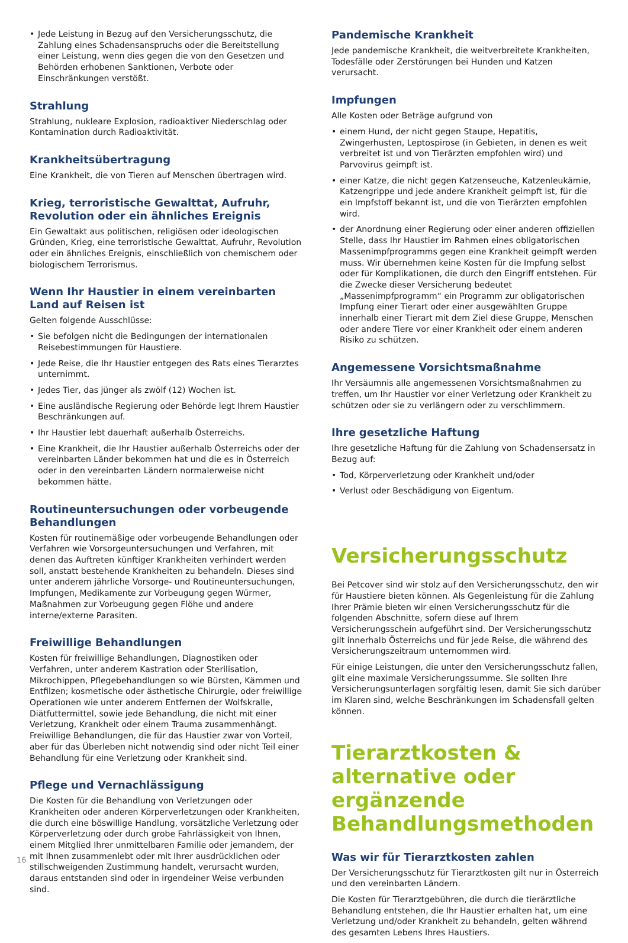• Jede Leistung in Bezug auf den Versicherungsschutz, die Zahlung eines Schadensanspruchs oder die Bereitstellung einer Leistung, wenn dies gegen die von den Gesetzen und Behörden erhobenen Sanktionen, Verbote oder Einschränkungen verstößt.
Strahlung
Strahlung, nukleare Explosion, radioaktiver Niederschlag oder Kontamination durch Radioaktivität.
Krankheitsübertragung
Eine Krankheit, die von Tieren auf Menschen übertragen wird.
Krieg, terroristische Gewalttat, Aufruhr, Revolution oder ein ähnliches Ereignis
Ein Gewaltakt aus politischen, religiösen oder ideologischen Gründen, Krieg, eine terroristische Gewalttat, Aufruhr, Revolution oder ein ähnliches Ereignis, einschließlich von chemischem oder biologischem Terrorismus.
Wenn Ihr Haustier in einem vereinbarten Land auf Reisen ist
Gelten folgende Ausschlüsse:
• Sie befolgen nicht die Bedingungen der internationalen Reisebestimmungen für Haustiere.
• Jede Reise, die Ihr Haustier entgegen des Rats eines Tierarztes unternimmt.
• Jedes Tier, das jünger als zwölf (12) Wochen ist.
• Eine ausländische Regierung oder Behörde legt Ihrem Haustier Beschränkungen auf.
• Ihr Haustier lebt dauerhaft außerhalb Österreichs.
• Eine Krankheit, die Ihr Haustier außerhalb Österreichs oder der vereinbarten Länder bekommen hat und die es in Österreich oder in den vereinbarten Ländern normalerweise nicht bekommen hätte.
Routineuntersuchungen oder vorbeugende Behandlungen
Kosten für routinemäßige oder vorbeugende Behandlungen oder Verfahren wie Vorsorgeuntersuchungen und Verfahren, mit denen das Auftreten künftiger Krankheiten verhindert werden soll, anstatt bestehende Krankheiten zu behandeln. Dieses sind unter anderem jährliche Vorsorge- und Routineuntersuchungen, Impfungen, Medikamente zur Vorbeugung gegen Würmer, Maßnahmen zur Vorbeugung gegen Flöhe und andere interne/externe Parasiten.
Freiwillige Behandlungen
Kosten für freiwillige Behandlungen, Diagnostiken oder Verfahren, unter anderem Kastration oder Sterilisation, Mikrochippen, Pflegebehandlungen so wie Bürsten, Kämmen und Entfilzen; kosmetische oder ästhetische Chirurgie, oder freiwillige Operationen wie unter anderem Entfernen der Wolfskralle, Diätfuttermittel, sowie jede Behandlung, die nicht mit einer Verletzung, Krankheit oder einem Trauma zusammenhängt. Freiwillige Behandlungen, die für das Haustier zwar von Vorteil, aber für das Überleben nicht notwendig sind oder nicht Teil einer Behandlung für eine Verletzung oder Krankheit sind.
Pflege und Vernachlässigung
Die Kosten für die Behandlung von Verletzungen oder Krankheiten oder anderen Körperverletzungen oder Krankheiten, die durch eine böswillige Handlung, vorsätzliche Verletzung oder Körperverletzung oder durch grobe Fahrlässigkeit von Ihnen, einem Mitglied Ihrer unmittelbaren Familie oder jemandem, der mit Ihnen zusammenlebt oder mit Ihrer ausdrücklichen oder stillschweigenden Zustimmung handelt, verursacht wurden, daraus entstanden sind oder in irgendeiner Weise verbunden sind.
Pandemische Krankheit
Jede pandemische Krankheit, die weitverbreitete Krankheiten, Todesfälle oder Zerstörungen bei Hunden und Katzen verursacht.
Impfungen
Alle Kosten oder Beträge aufgrund von
• einem Hund, der nicht gegen Staupe, Hepatitis, Zwingerhusten, Leptospirose (in Gebieten, in denen es weit verbreitet ist und von Tierärzten empfohlen wird) und Parvovirus geimpft ist.
• einer Katze, die nicht gegen Katzenseuche, Katzenleukämie, Katzengrippe und jede andere Krankheit geimpft ist, für die ein Impfstoff bekannt ist, und die von Tierärzten empfohlen wird.
• der Anordnung einer Regierung oder einer anderen offiziellen Stelle, dass Ihr Haustier im Rahmen eines obligatorischen Massenimpfprogramms gegen eine Krankheit geimpft werden muss. Wir übernehmen keine Kosten für die Impfung selbst oder für Komplikationen, die durch den Eingriff entstehen. Für die Zwecke dieser Versicherung bedeutet „Massenimpfprogramm“ ein Programm zur obligatorischen Impfung einer Tierart oder einer ausgewählten Gruppe innerhalb einer Tierart mit dem Ziel diese Gruppe, Menschen oder andere Tiere vor einer Krankheit oder einem anderen Risiko zu schützen.
Angemessene Vorsichtsmaßnahme
Ihr Versäumnis alle angemessenen Vorsichtsmaßnahmen zu treffen, um Ihr Haustier vor einer Verletzung oder Krankheit zu schützen oder sie zu verlängern oder zu verschlimmern.
Ihre gesetzliche Haftung
Ihre gesetzliche Haftung für die Zahlung von Schadensersatz in Bezug auf:
• Tod, Körperverletzung oder Krankheit und/oder
• Verlust oder Beschädigung von Eigentum.
Versicherungsschutz
Bei Petcover sind wir stolz auf den Versicherungsschutz, den wir für Haustiere bieten können. Als Gegenleistung für die Zahlung Ihrer Prämie bieten wir einen Versicherungsschutz für die folgenden Abschnitte, sofern diese auf Ihrem Versicherungsschein aufgeführt sind. Der Versicherungsschutz gilt innerhalb Österreichs und für jede Reise, die während des Versicherungszeitraum unternommen wird.
Für einige Leistungen, die unter den Versicherungsschutz fallen, gilt eine maximale Versicherungssumme. Sie sollten Ihre Versicherungsunterlagen sorgfältig lesen, damit Sie sich darüber im Klaren sind, welche Beschränkungen im Schadensfall gelten können.
Tierarztkosten & alternative oder ergänzende Behandlungsmethoden
Was wir für Tierarztkosten zahlen
Der Versicherungsschutz für Tierarztkosten gilt nur in Österreich und den vereinbarten Ländern.
Die Kosten für Tierarztgebühren, die durch die tierärztliche Behandlung entstehen, die Ihr Haustier erhalten hat, um eine Verletzung und/oder Krankheit zu behandeln, gelten während des gesamten Lebens Ihres Haustiers.
16